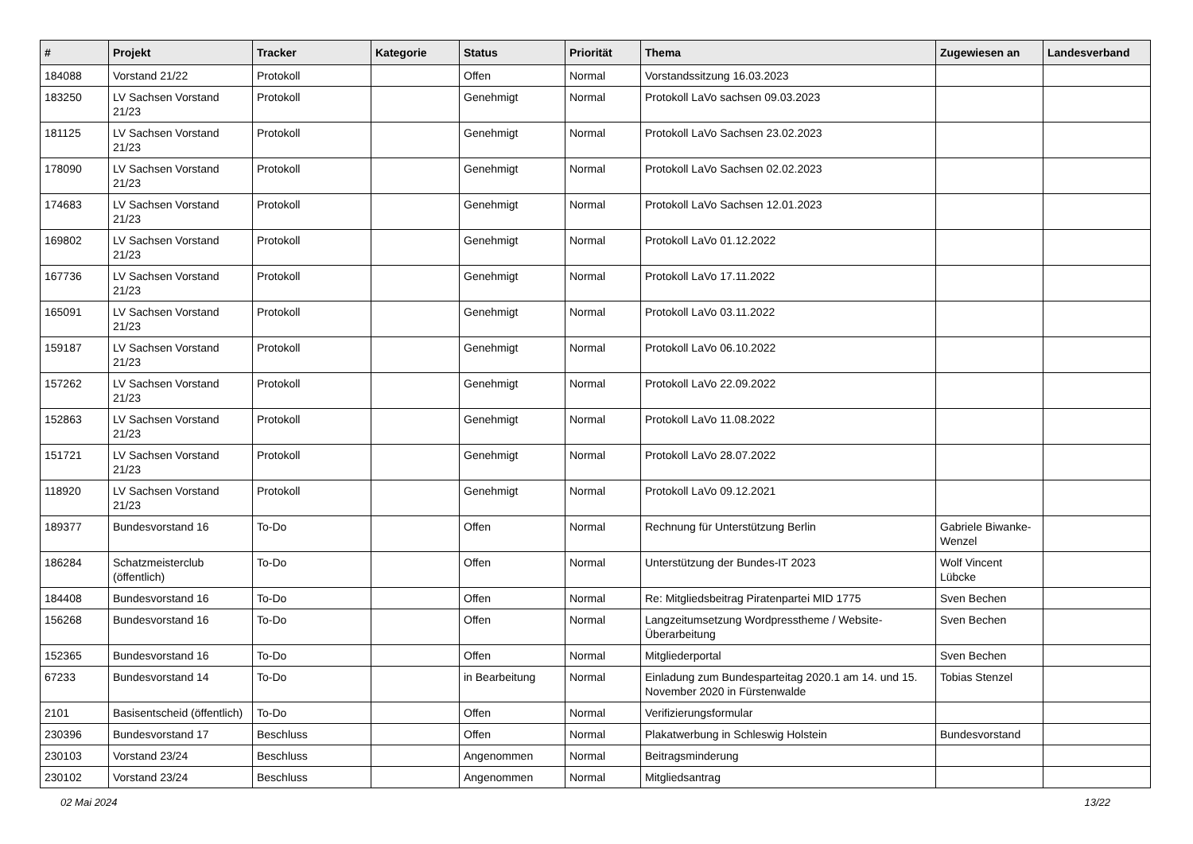| # | Projekt | Tracker | Kategorie | Status | Priorität | Thema | Zugewiesen an | Landesverband |
| --- | --- | --- | --- | --- | --- | --- | --- | --- |
| 184088 | Vorstand 21/22 | Protokoll | | Offen | Normal | Vorstandssitzung 16.03.2023 | | |
| 183250 | LV Sachsen Vorstand 21/23 | Protokoll | | Genehmigt | Normal | Protokoll LaVo sachsen 09.03.2023 | | |
| 181125 | LV Sachsen Vorstand 21/23 | Protokoll | | Genehmigt | Normal | Protokoll LaVo Sachsen 23.02.2023 | | |
| 178090 | LV Sachsen Vorstand 21/23 | Protokoll | | Genehmigt | Normal | Protokoll LaVo Sachsen 02.02.2023 | | |
| 174683 | LV Sachsen Vorstand 21/23 | Protokoll | | Genehmigt | Normal | Protokoll LaVo Sachsen 12.01.2023 | | |
| 169802 | LV Sachsen Vorstand 21/23 | Protokoll | | Genehmigt | Normal | Protokoll LaVo 01.12.2022 | | |
| 167736 | LV Sachsen Vorstand 21/23 | Protokoll | | Genehmigt | Normal | Protokoll LaVo 17.11.2022 | | |
| 165091 | LV Sachsen Vorstand 21/23 | Protokoll | | Genehmigt | Normal | Protokoll LaVo 03.11.2022 | | |
| 159187 | LV Sachsen Vorstand 21/23 | Protokoll | | Genehmigt | Normal | Protokoll LaVo 06.10.2022 | | |
| 157262 | LV Sachsen Vorstand 21/23 | Protokoll | | Genehmigt | Normal | Protokoll LaVo 22.09.2022 | | |
| 152863 | LV Sachsen Vorstand 21/23 | Protokoll | | Genehmigt | Normal | Protokoll LaVo 11.08.2022 | | |
| 151721 | LV Sachsen Vorstand 21/23 | Protokoll | | Genehmigt | Normal | Protokoll LaVo 28.07.2022 | | |
| 118920 | LV Sachsen Vorstand 21/23 | Protokoll | | Genehmigt | Normal | Protokoll LaVo 09.12.2021 | | |
| 189377 | Bundesvorstand 16 | To-Do | | Offen | Normal | Rechnung für Unterstützung Berlin | Gabriele Biwanke-Wenzel | |
| 186284 | Schatzmeisterclub (öffentlich) | To-Do | | Offen | Normal | Unterstützung der Bundes-IT 2023 | Wolf Vincent Lübcke | |
| 184408 | Bundesvorstand 16 | To-Do | | Offen | Normal | Re: Mitgliedsbeitrag Piratenpartei MID 1775 | Sven Bechen | |
| 156268 | Bundesvorstand 16 | To-Do | | Offen | Normal | Langzeitumsetzung Wordpresstheme / Website-Überarbeitung | Sven Bechen | |
| 152365 | Bundesvorstand 16 | To-Do | | Offen | Normal | Mitgliederportal | Sven Bechen | |
| 67233 | Bundesvorstand 14 | To-Do | | in Bearbeitung | Normal | Einladung zum Bundesparteitag 2020.1 am 14. und 15. November 2020 in Fürstenwalde | Tobias Stenzel | |
| 2101 | Basisentscheid (öffentlich) | To-Do | | Offen | Normal | Verifizierungsformular | | |
| 230396 | Bundesvorstand 17 | Beschluss | | Offen | Normal | Plakatwerbung in Schleswig Holstein | Bundesvorstand | |
| 230103 | Vorstand 23/24 | Beschluss | | Angenommen | Normal | Beitragsminderung | | |
| 230102 | Vorstand 23/24 | Beschluss | | Angenommen | Normal | Mitgliedsantrag | | |
02 Mai 2024 13/22